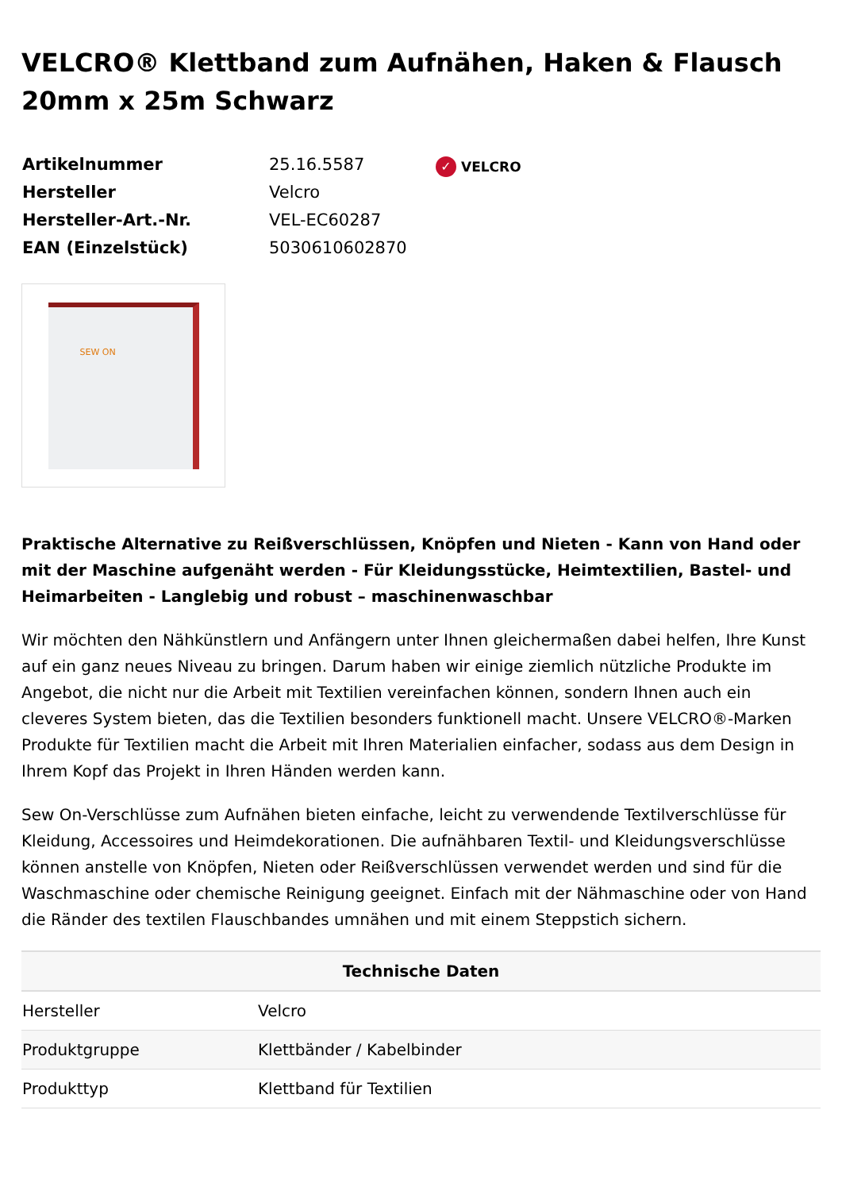VELCRO® Klettband zum Aufnähen, Haken & Flausch 20mm x 25m Schwarz
| Artikelnummer | 25.16.5587 |
| Hersteller | Velcro |
| Hersteller-Art.-Nr. | VEL-EC60287 |
| EAN (Einzelstück) | 5030610602870 |
✓ VELCRO
SEW ON
Praktische Alternative zu Reißverschlüssen, Knöpfen und Nieten - Kann von Hand oder mit der Maschine aufgenäht werden - Für Kleidungsstücke, Heimtextilien, Bastel- und Heimarbeiten - Langlebig und robust – maschinenwaschbar
Wir möchten den Nähkünstlern und Anfängern unter Ihnen gleichermaßen dabei helfen, Ihre Kunst auf ein ganz neues Niveau zu bringen. Darum haben wir einige ziemlich nützliche Produkte im Angebot, die nicht nur die Arbeit mit Textilien vereinfachen können, sondern Ihnen auch ein cleveres System bieten, das die Textilien besonders funktionell macht. Unsere VELCRO®-Marken Produkte für Textilien macht die Arbeit mit Ihren Materialien einfacher, sodass aus dem Design in Ihrem Kopf das Projekt in Ihren Händen werden kann.
Sew On-Verschlüsse zum Aufnähen bieten einfache, leicht zu verwendende Textilverschlüsse für Kleidung, Accessoires und Heimdekorationen. Die aufnähbaren Textil- und Kleidungsverschlüsse können anstelle von Knöpfen, Nieten oder Reißverschlüssen verwendet werden und sind für die Waschmaschine oder chemische Reinigung geeignet. Einfach mit der Nähmaschine oder von Hand die Ränder des textilen Flauschbandes umnähen und mit einem Steppstich sichern.
| Technische Daten | |
| --- | --- |
| Hersteller | Velcro |
| Produktgruppe | Klettbänder / Kabelbinder |
| Produkttyp | Klettband für Textilien |